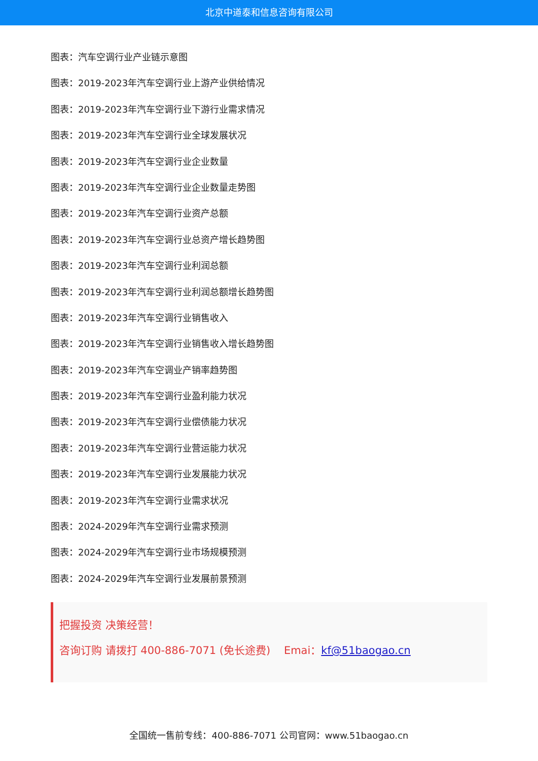北京中道泰和信息咨询有限公司
图表：汽车空调行业产业链示意图
图表：2019-2023年汽车空调行业上游产业供给情况
图表：2019-2023年汽车空调行业下游行业需求情况
图表：2019-2023年汽车空调行业全球发展状况
图表：2019-2023年汽车空调行业企业数量
图表：2019-2023年汽车空调行业企业数量走势图
图表：2019-2023年汽车空调行业资产总额
图表：2019-2023年汽车空调行业总资产增长趋势图
图表：2019-2023年汽车空调行业利润总额
图表：2019-2023年汽车空调行业利润总额增长趋势图
图表：2019-2023年汽车空调行业销售收入
图表：2019-2023年汽车空调行业销售收入增长趋势图
图表：2019-2023年汽车空调业产销率趋势图
图表：2019-2023年汽车空调行业盈利能力状况
图表：2019-2023年汽车空调行业偿债能力状况
图表：2019-2023年汽车空调行业营运能力状况
图表：2019-2023年汽车空调行业发展能力状况
图表：2019-2023年汽车空调行业需求状况
图表：2024-2029年汽车空调行业需求预测
图表：2024-2029年汽车空调行业市场规模预测
图表：2024-2029年汽车空调行业发展前景预测
把握投资 决策经营！
咨询订购 请拨打 400-886-7071 (免长途费) Emai：kf@51baogao.cn
全国统一售前专线：400-886-7071 公司官网：www.51baogao.cn